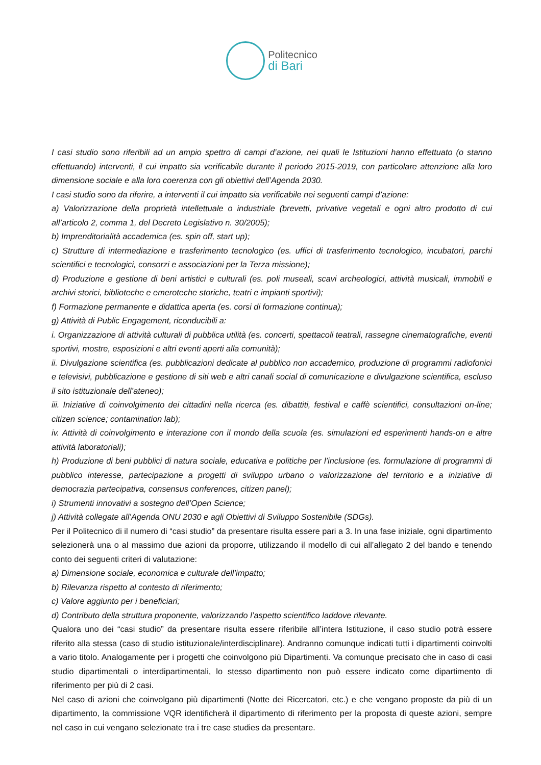Politecnico
di Bari
I casi studio sono riferibili ad un ampio spettro di campi d’azione, nei quali le Istituzioni hanno effettuato (o stanno effettuando) interventi, il cui impatto sia verificabile durante il periodo 2015-2019, con particolare attenzione alla loro dimensione sociale e alla loro coerenza con gli obiettivi dell’Agenda 2030.
I casi studio sono da riferire, a interventi il cui impatto sia verificabile nei seguenti campi d’azione:
a) Valorizzazione della proprietà intellettuale o industriale (brevetti, privative vegetali e ogni altro prodotto di cui all’articolo 2, comma 1, del Decreto Legislativo n. 30/2005);
b) Imprenditorialità accademica (es. spin off, start up);
c) Strutture di intermediazione e trasferimento tecnologico (es. uffici di trasferimento tecnologico, incubatori, parchi scientifici e tecnologici, consorzi e associazioni per la Terza missione);
d) Produzione e gestione di beni artistici e culturali (es. poli museali, scavi archeologici, attività musicali, immobili e archivi storici, biblioteche e emeroteche storiche, teatri e impianti sportivi);
f) Formazione permanente e didattica aperta (es. corsi di formazione continua);
g) Attività di Public Engagement, riconducibili a:
i. Organizzazione di attività culturali di pubblica utilità (es. concerti, spettacoli teatrali, rassegne cinematografiche, eventi sportivi, mostre, esposizioni e altri eventi aperti alla comunità);
ii. Divulgazione scientifica (es. pubblicazioni dedicate al pubblico non accademico, produzione di programmi radiofonici e televisivi, pubblicazione e gestione di siti web e altri canali social di comunicazione e divulgazione scientifica, escluso il sito istituzionale dell’ateneo);
iii. Iniziative di coinvolgimento dei cittadini nella ricerca (es. dibattiti, festival e caffè scientifici, consultazioni on-line; citizen science; contamination lab);
iv. Attività di coinvolgimento e interazione con il mondo della scuola (es. simulazioni ed esperimenti hands-on e altre attività laboratoriali);
h) Produzione di beni pubblici di natura sociale, educativa e politiche per l’inclusione (es. formulazione di programmi di pubblico interesse, partecipazione a progetti di sviluppo urbano o valorizzazione del territorio e a iniziative di democrazia partecipativa, consensus conferences, citizen panel);
i) Strumenti innovativi a sostegno dell’Open Science;
j) Attività collegate all’Agenda ONU 2030 e agli Obiettivi di Sviluppo Sostenibile (SDGs).
Per il Politecnico di il numero di “casi studio” da presentare risulta essere pari a 3. In una fase iniziale, ogni dipartimento selezionerà una o al massimo due azioni da proporre, utilizzando il modello di cui all’allegato 2 del bando e tenendo conto dei seguenti criteri di valutazione:
a) Dimensione sociale, economica e culturale dell’impatto;
b) Rilevanza rispetto al contesto di riferimento;
c) Valore aggiunto per i beneficiari;
d) Contributo della struttura proponente, valorizzando l’aspetto scientifico laddove rilevante.
Qualora uno dei “casi studio” da presentare risulta essere riferibile all’intera Istituzione, il caso studio potrà essere riferito alla stessa (caso di studio istituzionale/interdisciplinare). Andranno comunque indicati tutti i dipartimenti coinvolti a vario titolo. Analogamente per i progetti che coinvolgono più Dipartimenti. Va comunque precisato che in caso di casi studio dipartimentali o interdipartimentali, lo stesso dipartimento non può essere indicato come dipartimento di riferimento per più di 2 casi.
Nel caso di azioni che coinvolgano più dipartimenti (Notte dei Ricercatori, etc.) e che vengano proposte da più di un dipartimento, la commissione VQR identificherà il dipartimento di riferimento per la proposta di queste azioni, sempre nel caso in cui vengano selezionate tra i tre case studies da presentare.